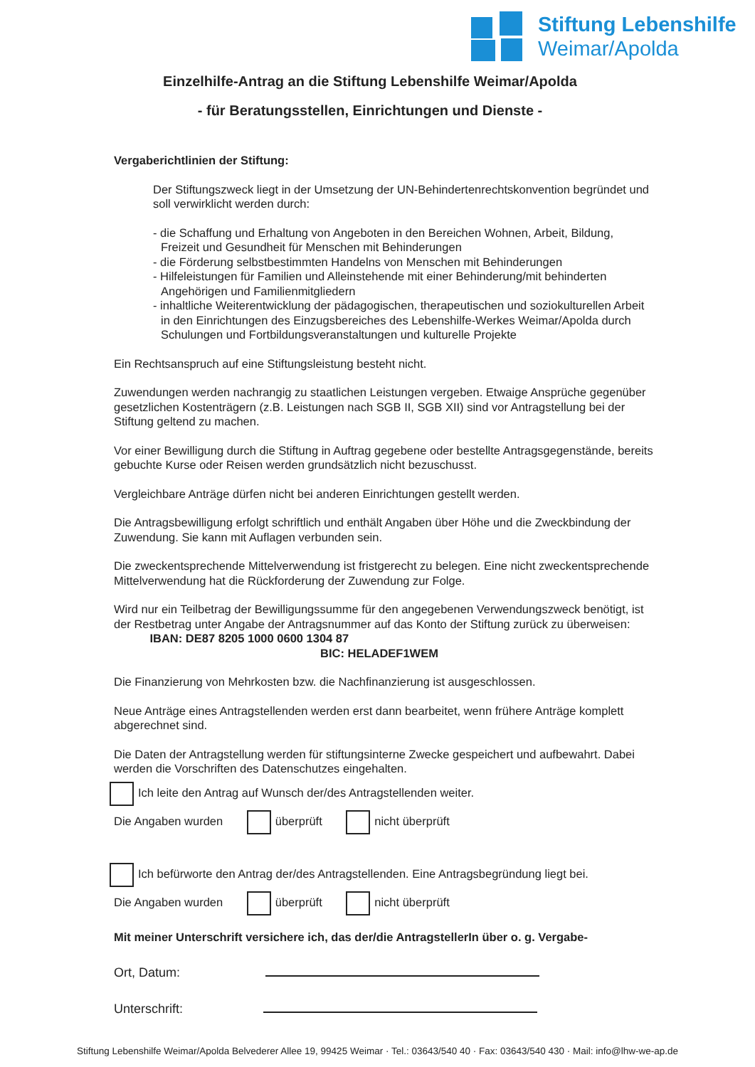Stiftung Lebenshilfe
Weimar/Apolda
Einzelhilfe-Antrag an die Stiftung Lebenshilfe Weimar/Apolda
- für Beratungsstellen, Einrichtungen und Dienste -
Vergaberichtlinien der Stiftung:
Der Stiftungszweck liegt in der Umsetzung der UN-Behindertenrechtskonvention begründet und soll verwirklicht werden durch:
- die Schaffung und Erhaltung von Angeboten in den Bereichen Wohnen, Arbeit, Bildung, Freizeit und Gesundheit für Menschen mit Behinderungen
- die Förderung selbstbestimmten Handelns von Menschen mit Behinderungen
- Hilfeleistungen für Familien und Alleinstehende mit einer Behinderung/mit behinderten Angehörigen und Familienmitgliedern
- inhaltliche Weiterentwicklung der pädagogischen, therapeutischen und soziokulturellen Arbeit in den Einrichtungen des Einzugsbereiches des Lebenshilfe-Werkes Weimar/Apolda durch Schulungen und Fortbildungsveranstaltungen und kulturelle Projekte
Ein Rechtsanspruch auf eine Stiftungsleistung besteht nicht.
Zuwendungen werden nachrangig zu staatlichen Leistungen vergeben. Etwaige Ansprüche gegenüber gesetzlichen Kostenträgern (z.B. Leistungen nach SGB II, SGB XII) sind vor Antragstellung bei der Stiftung geltend zu machen.
Vor einer Bewilligung durch die Stiftung in Auftrag gegebene oder bestellte Antragsgegenstände, bereits gebuchte Kurse oder Reisen werden grundsätzlich nicht bezuschusst.
Vergleichbare Anträge dürfen nicht bei anderen Einrichtungen gestellt werden.
Die Antragsbewilligung erfolgt schriftlich und enthält Angaben über Höhe und die Zweckbindung der Zuwendung. Sie kann mit Auflagen verbunden sein.
Die zweckentsprechende Mittelverwendung ist fristgerecht zu belegen. Eine nicht zweckentsprechende Mittelverwendung hat die Rückforderung der Zuwendung zur Folge.
Wird nur ein Teilbetrag der Bewilligungssumme für den angegebenen Verwendungszweck benötigt, ist der Restbetrag unter Angabe der Antragsnummer auf das Konto der Stiftung zurück zu überweisen: IBAN: DE87 8205 1000 0600 1304 87
BIC: HELADEF1WEM
Die Finanzierung von Mehrkosten bzw. die Nachfinanzierung ist ausgeschlossen.
Neue Anträge eines Antragstellenden werden erst dann bearbeitet, wenn frühere Anträge komplett abgerechnet sind.
Die Daten der Antragstellung werden für stiftungsinterne Zwecke gespeichert und aufbewahrt. Dabei werden die Vorschriften des Datenschutzes eingehalten.
Ich leite den Antrag auf Wunsch der/des Antragstellenden weiter.
Die Angaben wurden überprüft nicht überprüft
Ich befürworte den Antrag der/des Antragstellenden. Eine Antragsbegründung liegt bei.
Die Angaben wurden überprüft nicht überprüft
Mit meiner Unterschrift versichere ich, das der/die AntragstellerIn über o. g. Vergabe-
Ort, Datum:
Unterschrift:
Stiftung Lebenshilfe Weimar/Apolda Belvederer Allee 19, 99425 Weimar · Tel.: 03643/540 40 · Fax: 03643/540 430 · Mail: info@lhw-we-ap.de